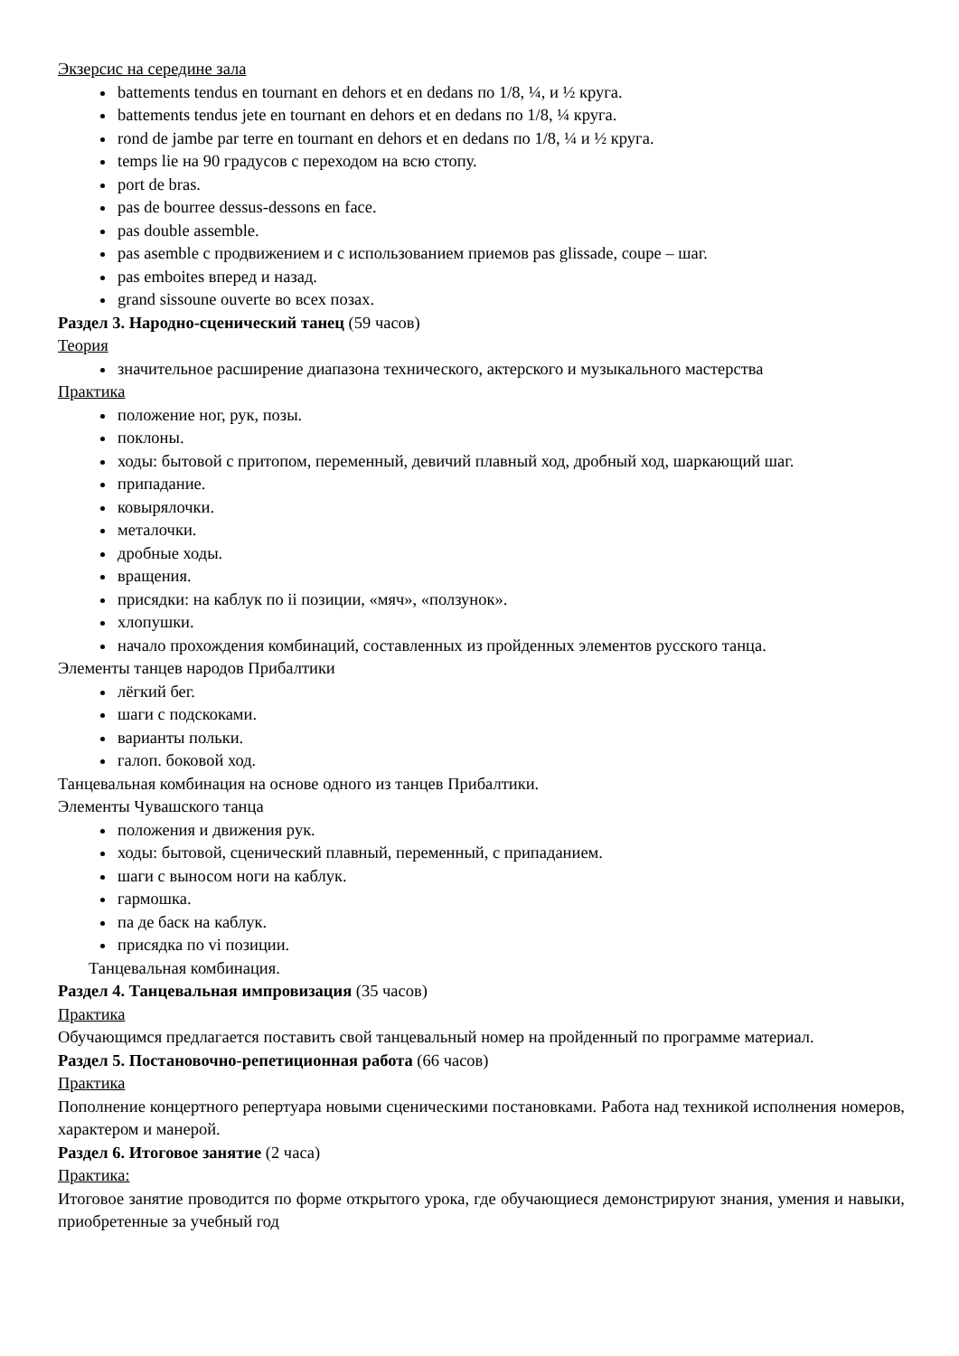Экзерсис на середине зала
battements tendus en tournant en dehors et en dedans по 1/8, ¼, и ½ круга.
battements tendus jete en tournant en dehors et en dedans по 1/8, ¼ круга.
rond de jambe par terre en tournant en dehors et en dedans по 1/8, ¼ и ½ круга.
temps lie на 90 градусов с переходом на всю стопу.
port de bras.
pas de bourree dessus-dessons en face.
pas double assemble.
pas asemble с продвижением и с использованием приемов pas glissade, coupe – шаг.
pas emboites вперед и назад.
grand sissoune ouverte во всех позах.
Раздел 3. Народно-сценический танец (59 часов)
Теория
значительное расширение диапазона технического, актерского и музыкального мастерства
Практика
положение ног, рук, позы.
поклоны.
ходы: бытовой с притопом, переменный, девичий плавный ход, дробный ход, шаркающий шаг.
припадание.
ковырялочки.
металочки.
дробные ходы.
вращения.
присядки: на каблук по ii позиции, «мяч», «ползунок».
хлопушки.
начало прохождения комбинаций, составленных из пройденных элементов русского танца.
Элементы танцев народов Прибалтики
лёгкий бег.
шаги с подскоками.
варианты польки.
галоп. боковой ход.
Танцевальная комбинация на основе одного из танцев Прибалтики.
Элементы Чувашского танца
положения и движения рук.
ходы: бытовой, сценический плавный, переменный, с припаданием.
шаги с выносом ноги на каблук.
гармошка.
па де баск на каблук.
присядка по vi позиции.
Танцевальная комбинация.
Раздел 4. Танцевальная импровизация (35 часов)
Практика
Обучающимся предлагается поставить свой танцевальный номер на пройденный по программе материал.
Раздел 5. Постановочно-репетиционная работа (66 часов)
Практика
Пополнение концертного репертуара новыми сценическими постановками. Работа над техникой исполнения номеров, характером и манерой.
Раздел 6. Итоговое занятие (2 часа)
Практика:
Итоговое занятие проводится по форме открытого урока, где обучающиеся демонстрируют знания, умения и навыки, приобретенные за учебный год